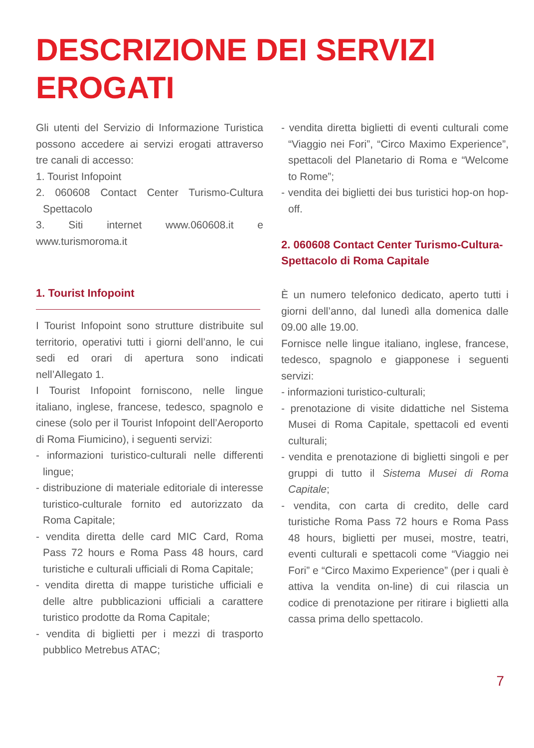DESCRIZIONE DEI SERVIZI
EROGATI
Gli utenti del Servizio di Informazione Turistica possono accedere ai servizi erogati attraverso tre canali di accesso:
1. Tourist Infopoint
2. 060608 Contact Center Turismo-Cultura Spettacolo
3. Siti internet www.060608.it e www.turismoroma.it
1. Tourist Infopoint
I Tourist Infopoint sono strutture distribuite sul territorio, operativi tutti i giorni dell’anno, le cui sedi ed orari di apertura sono indicati nell’Allegato 1.
I Tourist Infopoint forniscono, nelle lingue italiano, inglese, francese, tedesco, spagnolo e cinese (solo per il Tourist Infopoint dell’Aeroporto di Roma Fiumicino), i seguenti servizi:
- informazioni turistico-culturali nelle differenti lingue;
- distribuzione di materiale editoriale di interesse turistico-culturale fornito ed autorizzato da Roma Capitale;
- vendita diretta delle card MIC Card, Roma Pass 72 hours e Roma Pass 48 hours, card turistiche e culturali ufficiali di Roma Capitale;
- vendita diretta di mappe turistiche ufficiali e delle altre pubblicazioni ufficiali a carattere turistico prodotte da Roma Capitale;
- vendita di biglietti per i mezzi di trasporto pubblico Metrebus ATAC;
- vendita diretta biglietti di eventi culturali come “Viaggio nei Fori”, “Circo Maximo Experience”, spettacoli del Planetario di Roma e “Welcome to Rome”;
- vendita dei biglietti dei bus turistici hop-on hop-off.
2. 060608 Contact Center Turismo-Cultura-Spettacolo di Roma Capitale
È un numero telefonico dedicato, aperto tutti i giorni dell’anno, dal lunedì alla domenica dalle 09.00 alle 19.00.
Fornisce nelle lingue italiano, inglese, francese, tedesco, spagnolo e giapponese i seguenti servizi:
- informazioni turistico-culturali;
- prenotazione di visite didattiche nel Sistema Musei di Roma Capitale, spettacoli ed eventi culturali;
- vendita e prenotazione di biglietti singoli e per gruppi di tutto il Sistema Musei di Roma Capitale;
- vendita, con carta di credito, delle card turistiche Roma Pass 72 hours e Roma Pass 48 hours, biglietti per musei, mostre, teatri, eventi culturali e spettacoli come “Viaggio nei Fori” e “Circo Maximo Experience” (per i quali è attiva la vendita on-line) di cui rilascia un codice di prenotazione per ritirare i biglietti alla cassa prima dello spettacolo.
7